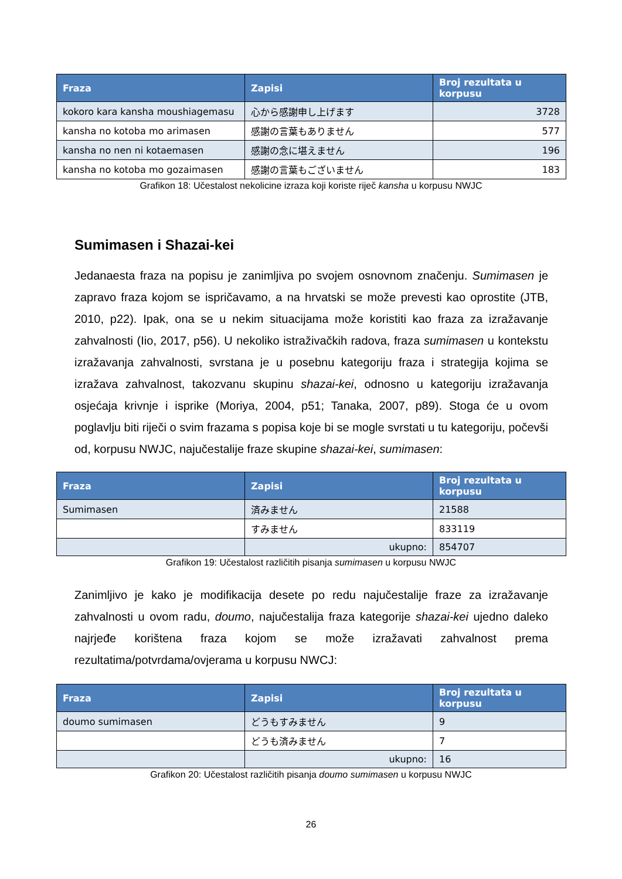| Fraza | Zapisi | Broj rezultata u korpusu |
| --- | --- | --- |
| kokoro kara kansha moushiagemasu | 心から感謝申し上げます | 3728 |
| kansha no kotoba mo arimasen | 感謝の言葉もありません | 577 |
| kansha no nen ni kotaemasen | 感謝の念に堪えません | 196 |
| kansha no kotoba mo gozaimasen | 感謝の言葉もございません | 183 |
Grafikon 18: Učestalost nekolicine izraza koji koriste riječ kansha u korpusu NWJC
Sumimasen i Shazai-kei
Jedanaesta fraza na popisu je zanimljiva po svojem osnovnom značenju. Sumimasen je zapravo fraza kojom se ispričavamo, a na hrvatski se može prevesti kao oprostite (JTB, 2010, p22). Ipak, ona se u nekim situacijama može koristiti kao fraza za izražavanje zahvalnosti (Iio, 2017, p56). U nekoliko istraživačkih radova, fraza sumimasen u kontekstu izražavanja zahvalnosti, svrstana je u posebnu kategoriju fraza i strategija kojima se izražava zahvalnost, takozvanu skupinu shazai-kei, odnosno u kategoriju izražavanja osjećaja krivnje i isprike (Moriya, 2004, p51; Tanaka, 2007, p89). Stoga će u ovom poglavlju biti riječi o svim frazama s popisa koje bi se mogle svrstati u tu kategoriju, počevši od, korpusu NWJC, najučestalije fraze skupine shazai-kei, sumimasen:
| Fraza | Zapisi | Broj rezultata u korpusu |
| --- | --- | --- |
| Sumimasen | 済みません | 21588 |
| | すみません | 833119 |
| | ukupno: | 854707 |
Grafikon 19: Učestalost različitih pisanja sumimasen u korpusu NWJC
Zanimljivo je kako je modifikacija desete po redu najučestalije fraze za izražavanje zahvalnosti u ovom radu, doumo, najučestalija fraza kategorije shazai-kei ujedno daleko najrjeđe korištena fraza kojom se može izražavati zahvalnost prema rezultatima/potvrdama/ovjerama u korpusu NWCJ:
| Fraza | Zapisi | Broj rezultata u korpusu |
| --- | --- | --- |
| doumo sumimasen | どうもすみません | 9 |
| | どうも済みません | 7 |
| | ukupno: | 16 |
Grafikon 20: Učestalost različitih pisanja doumo sumimasen u korpusu NWJC
26